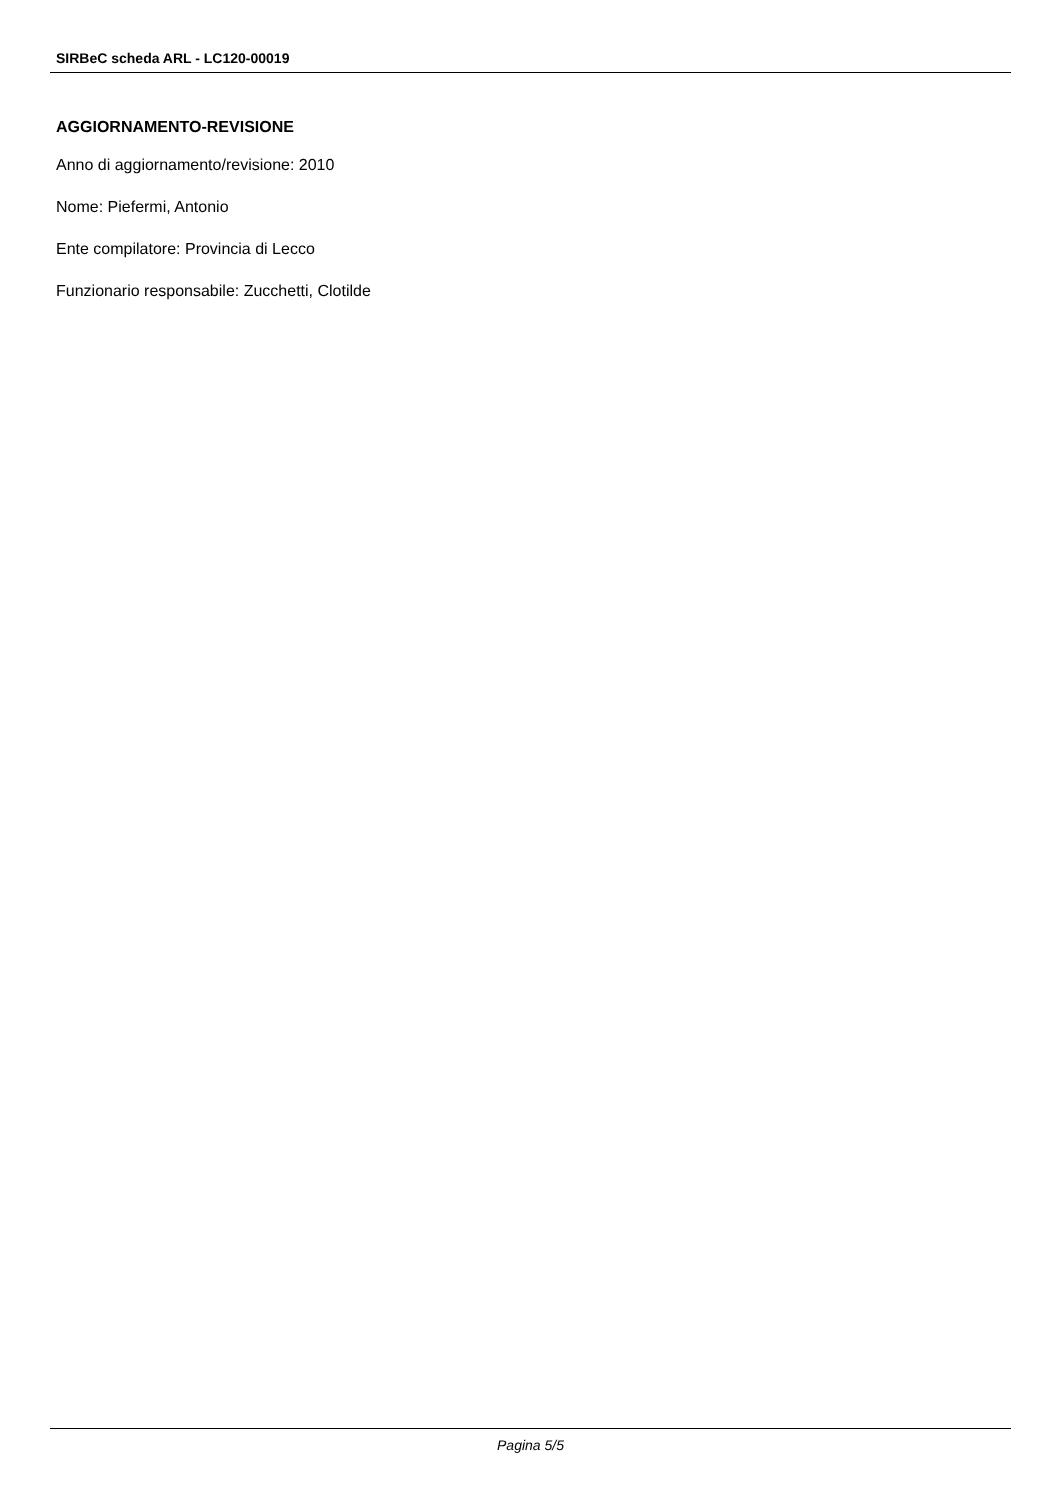SIRBeC scheda ARL - LC120-00019
AGGIORNAMENTO-REVISIONE
Anno di aggiornamento/revisione: 2010
Nome: Piefermi, Antonio
Ente compilatore: Provincia di Lecco
Funzionario responsabile: Zucchetti, Clotilde
Pagina 5/5